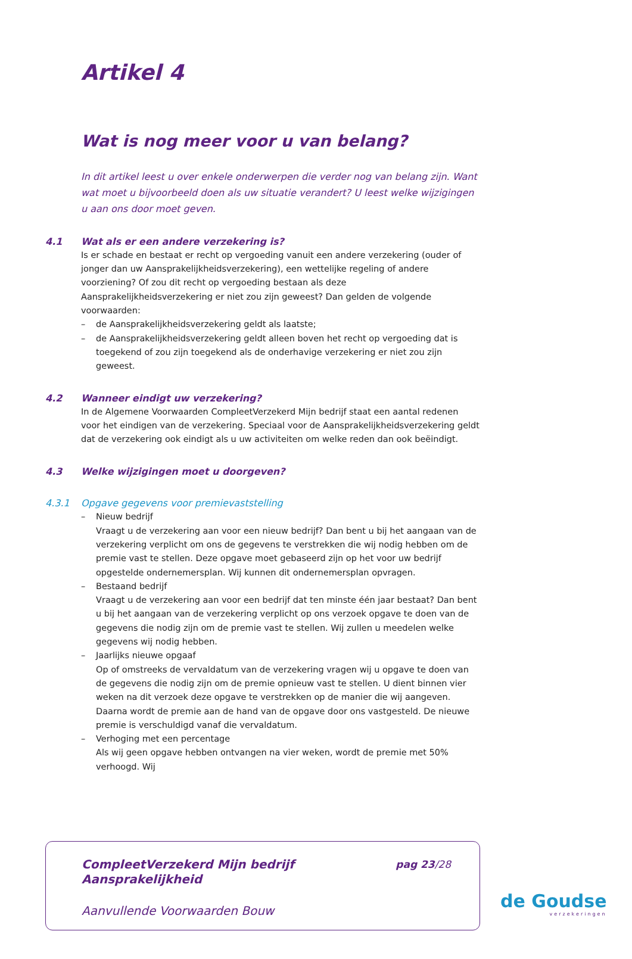Artikel 4
Wat is nog meer voor u van belang?
In dit artikel leest u over enkele onderwerpen die verder nog van belang zijn. Want wat moet u bijvoorbeeld doen als uw situatie verandert? U leest welke wijzigingen u aan ons door moet geven.
4.1 Wat als er een andere verzekering is?
Is er schade en bestaat er recht op vergoeding vanuit een andere verzekering (ouder of jonger dan uw Aansprakelijkheidsverzekering), een wettelijke regeling of andere voorziening? Of zou dit recht op vergoeding bestaan als deze Aansprakelijkheidsverzekering er niet zou zijn geweest? Dan gelden de volgende voorwaarden:
– de Aansprakelijkheidsverzekering geldt als laatste;
– de Aansprakelijkheidsverzekering geldt alleen boven het recht op vergoeding dat is toegekend of zou zijn toegekend als de onderhavige verzekering er niet zou zijn geweest.
4.2 Wanneer eindigt uw verzekering?
In de Algemene Voorwaarden CompleetVerzekerd Mijn bedrijf staat een aantal redenen voor het eindigen van de verzekering. Speciaal voor de Aansprakelijkheidsverzekering geldt dat de verzekering ook eindigt als u uw activiteiten om welke reden dan ook beëindigt.
4.3 Welke wijzigingen moet u doorgeven?
4.3.1 Opgave gegevens voor premievaststelling
– Nieuw bedrijf
Vraagt u de verzekering aan voor een nieuw bedrijf? Dan bent u bij het aangaan van de verzekering verplicht om ons de gegevens te verstrekken die wij nodig hebben om de premie vast te stellen. Deze opgave moet gebaseerd zijn op het voor uw bedrijf opgestelde ondernemersplan. Wij kunnen dit ondernemersplan opvragen.
– Bestaand bedrijf
Vraagt u de verzekering aan voor een bedrijf dat ten minste één jaar bestaat? Dan bent u bij het aangaan van de verzekering verplicht op ons verzoek opgave te doen van de gegevens die nodig zijn om de premie vast te stellen. Wij zullen u meedelen welke gegevens wij nodig hebben.
– Jaarlijks nieuwe opgaaf
Op of omstreeks de vervaldatum van de verzekering vragen wij u opgave te doen van de gegevens die nodig zijn om de premie opnieuw vast te stellen. U dient binnen vier weken na dit verzoek deze opgave te verstrekken op de manier die wij aangeven. Daarna wordt de premie aan de hand van de opgave door ons vastgesteld. De nieuwe premie is verschuldigd vanaf die vervaldatum.
– Verhoging met een percentage
Als wij geen opgave hebben ontvangen na vier weken, wordt de premie met 50% verhoogd. Wij
CompleetVerzekerd Mijn bedrijf
Aansprakelijkheid
pag 23/28
Aanvullende Voorwaarden Bouw
de Goudse
verzekeringen